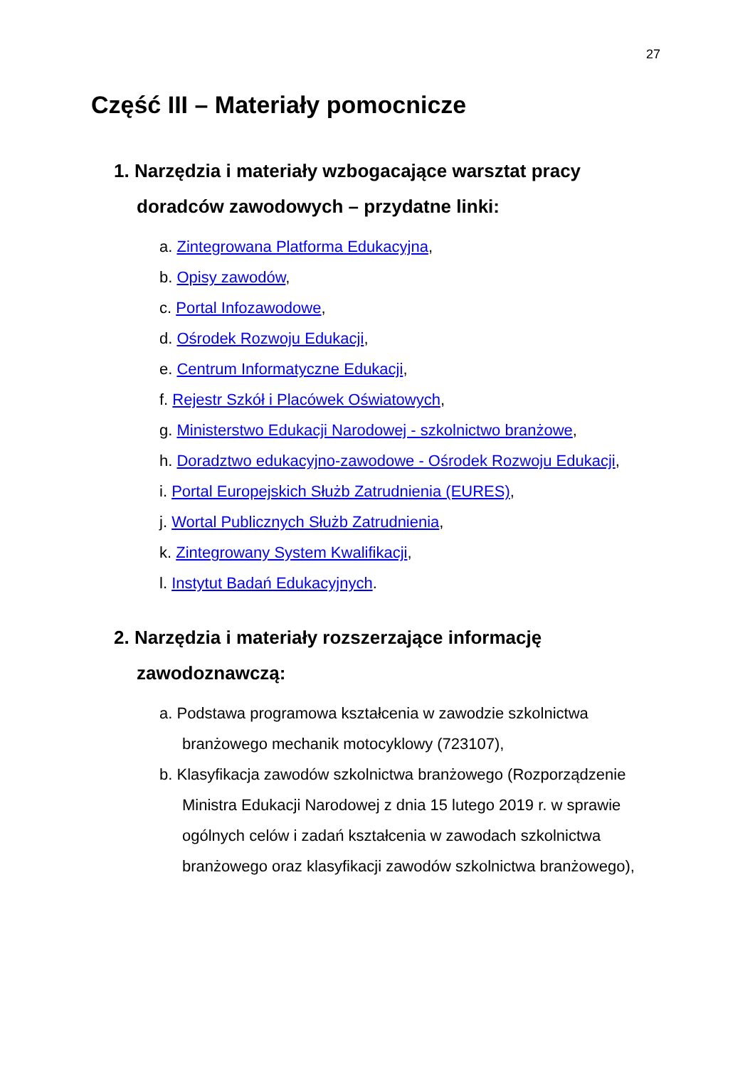27
Część III – Materiały pomocnicze
1. Narzędzia i materiały wzbogacające warsztat pracy doradców zawodowych – przydatne linki:
a. Zintegrowana Platforma Edukacyjna,
b. Opisy zawodów,
c. Portal Infozawodowe,
d. Ośrodek Rozwoju Edukacji,
e. Centrum Informatyczne Edukacji,
f. Rejestr Szkół i Placówek Oświatowych,
g. Ministerstwo Edukacji Narodowej - szkolnictwo branżowe,
h. Doradztwo edukacyjno-zawodowe - Ośrodek Rozwoju Edukacji,
i. Portal Europejskich Służb Zatrudnienia (EURES),
j. Wortal Publicznych Służb Zatrudnienia,
k. Zintegrowany System Kwalifikacji,
l. Instytut Badań Edukacyjnych.
2. Narzędzia i materiały rozszerzające informację zawodoznawczą:
a. Podstawa programowa kształcenia w zawodzie szkolnictwa branżowego mechanik motocyklowy (723107),
b. Klasyfikacja zawodów szkolnictwa branżowego (Rozporządzenie Ministra Edukacji Narodowej z dnia 15 lutego 2019 r. w sprawie ogólnych celów i zadań kształcenia w zawodach szkolnictwa branżowego oraz klasyfikacji zawodów szkolnictwa branżowego),